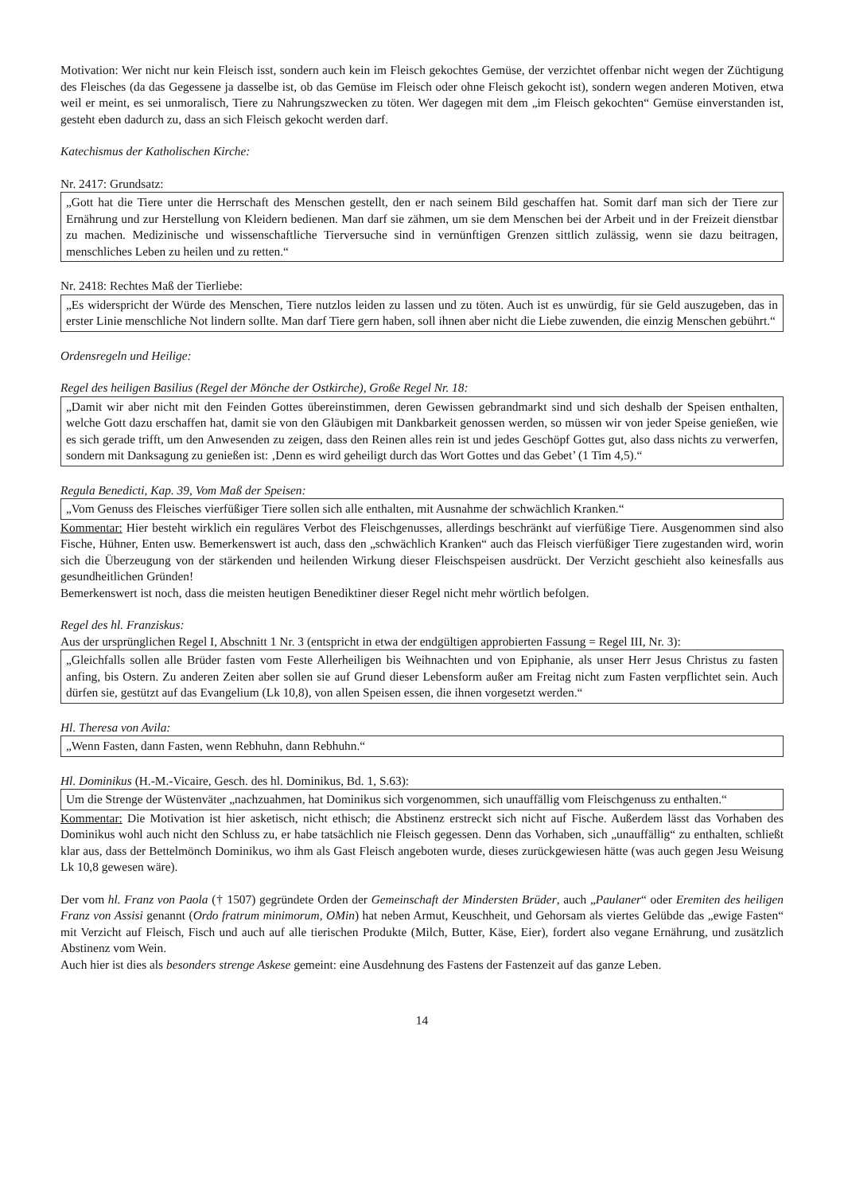Motivation: Wer nicht nur kein Fleisch isst, sondern auch kein im Fleisch gekochtes Gemüse, der verzichtet offenbar nicht wegen der Züchtigung des Fleisches (da das Gegessene ja dasselbe ist, ob das Gemüse im Fleisch oder ohne Fleisch gekocht ist), sondern wegen anderen Motiven, etwa weil er meint, es sei unmoralisch, Tiere zu Nahrungszwecken zu töten. Wer dagegen mit dem „im Fleisch gekochten“ Gemüse einverstanden ist, gesteht eben dadurch zu, dass an sich Fleisch gekocht werden darf.
Katechismus der Katholischen Kirche:
Nr. 2417: Grundsatz:
„Gott hat die Tiere unter die Herrschaft des Menschen gestellt, den er nach seinem Bild geschaffen hat. Somit darf man sich der Tiere zur Ernährung und zur Herstellung von Kleidern bedienen. Man darf sie zähmen, um sie dem Menschen bei der Arbeit und in der Freizeit dienstbar zu machen. Medizinische und wissenschaftliche Tierversuche sind in vernünftigen Grenzen sittlich zulässig, wenn sie dazu beitragen, menschliches Leben zu heilen und zu retten.“
Nr. 2418: Rechtes Maß der Tierliebe:
„Es widerspricht der Würde des Menschen, Tiere nutzlos leiden zu lassen und zu töten. Auch ist es unwürdig, für sie Geld auszugeben, das in erster Linie menschliche Not lindern sollte. Man darf Tiere gern haben, soll ihnen aber nicht die Liebe zuwenden, die einzig Menschen gebührt.“
Ordensregeln und Heilige:
Regel des heiligen Basilius (Regel der Mönche der Ostkirche), Große Regel Nr. 18:
„Damit wir aber nicht mit den Feinden Gottes übereinstimmen, deren Gewissen gebrandmarkt sind und sich deshalb der Speisen enthalten, welche Gott dazu erschaffen hat, damit sie von den Gläubigen mit Dankbarkeit genossen werden, so müssen wir von jeder Speise genießen, wie es sich gerade trifft, um den Anwesenden zu zeigen, dass den Reinen alles rein ist und jedes Geschöpf Gottes gut, also dass nichts zu verwerfen, sondern mit Danksagung zu genießen ist: ‚Denn es wird geheiligt durch das Wort Gottes und das Gebet’ (1 Tim 4,5).“
Regula Benedicti, Kap. 39, Vom Maß der Speisen:
„Vom Genuss des Fleisches vierfüßiger Tiere sollen sich alle enthalten, mit Ausnahme der schwächlich Kranken.“
Kommentar: Hier besteht wirklich ein reguläres Verbot des Fleischgenusses, allerdings beschränkt auf vierfüßige Tiere. Ausgenommen sind also Fische, Hühner, Enten usw. Bemerkenswert ist auch, dass den „schwächlich Kranken“ auch das Fleisch vierfüßiger Tiere zugestanden wird, worin sich die Überzeugung von der stärkenden und heilenden Wirkung dieser Fleischspeisen ausdrückt. Der Verzicht geschieht also keinesfalls aus gesundheitlichen Gründen!
Bemerkenswert ist noch, dass die meisten heutigen Benediktiner dieser Regel nicht mehr wörtlich befolgen.
Regel des hl. Franziskus:
Aus der ursprünglichen Regel I, Abschnitt 1 Nr. 3 (entspricht in etwa der endgültigen approbierten Fassung = Regel III, Nr. 3):
„Gleichfalls sollen alle Brüder fasten vom Feste Allerheiligen bis Weihnachten und von Epiphanie, als unser Herr Jesus Christus zu fasten anfing, bis Ostern. Zu anderen Zeiten aber sollen sie auf Grund dieser Lebensform außer am Freitag nicht zum Fasten verpflichtet sein. Auch dürfen sie, gestützt auf das Evangelium (Lk 10,8), von allen Speisen essen, die ihnen vorgesetzt werden.“
Hl. Theresa von Avila:
„Wenn Fasten, dann Fasten, wenn Rebhuhn, dann Rebhuhn.“
Hl. Dominikus (H.-M.-Vicaire, Gesch. des hl. Dominikus, Bd. 1, S.63):
Um die Strenge der Wüstenväter „nachzuahmen, hat Dominikus sich vorgenommen, sich unauffällig vom Fleischgenuss zu enthalten.“
Kommentar: Die Motivation ist hier asketisch, nicht ethisch; die Abstinenz erstreckt sich nicht auf Fische. Außerdem lässt das Vorhaben des Dominikus wohl auch nicht den Schluss zu, er habe tatsächlich nie Fleisch gegessen. Denn das Vorhaben, sich „unauffällig“ zu enthalten, schließt klar aus, dass der Bettelmönch Dominikus, wo ihm als Gast Fleisch angeboten wurde, dieses zurückgewiesen hätte (was auch gegen Jesu Weisung Lk 10,8 gewesen wäre).
Der vom hl. Franz von Paola († 1507) gegründete Orden der Gemeinschaft der Mindersten Brüder, auch „Paulaner“ oder Eremiten des heiligen Franz von Assisi genannt (Ordo fratrum minimorum, OMin) hat neben Armut, Keuschheit, und Gehorsam als viertes Gelübde das „ewige Fasten“ mit Verzicht auf Fleisch, Fisch und auch auf alle tierischen Produkte (Milch, Butter, Käse, Eier), fordert also vegane Ernährung, und zusätzlich Abstinenz vom Wein.
Auch hier ist dies als besonders strenge Askese gemeint: eine Ausdehnung des Fastens der Fastenzeit auf das ganze Leben.
14